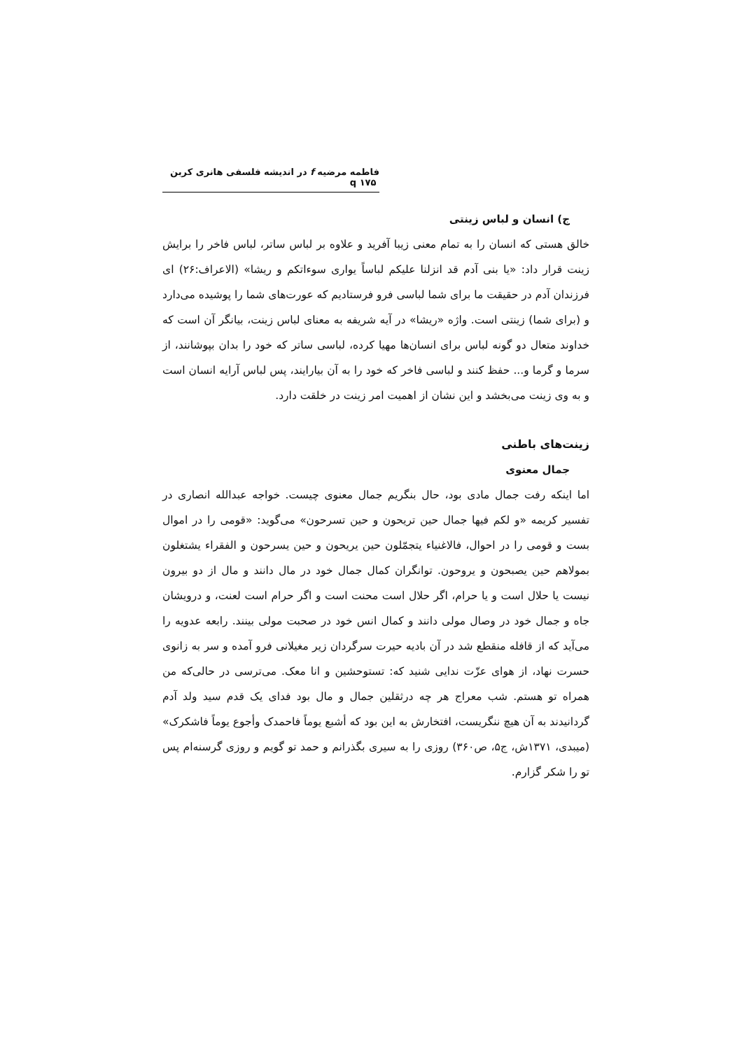فاطمه مرضیه f در اندیشه فلسفی هانری کربن q ۱۷۵
ج) انسان و لباس زینتی
خالق هستی که انسان را به تمام معنی زیبا آفرید و علاوه بر لباس ساتر، لباس فاخر را برایش زینت قرار داد: «یا بنی آدم قد انزلنا علیکم لباساً یواری سوءاتکم و ریشا» (الاعراف:۲۶) ای فرزندان آدم در حقیقت ما برای شما لباسی فرو فرستادیم که عورت‌های شما را پوشیده می‌دارد و (برای شما) زینتی است. واژه «ریشا» در آیه شریفه به معنای لباس زینت، بیانگر آن است که خداوند متعال دو گونه لباس برای انسان‌ها مهیا کرده، لباسی ساتر که خود را بدان بپوشانند، از سرما و گرما و... حفظ کنند و لباسی فاخر که خود را به آن بیارایند، پس لباس آرایه انسان است و به وی زینت می‌بخشد و این نشان از اهمیت امر زینت در خلقت دارد.
زینت‌های باطنی
جمال معنوی
اما اینکه رفت جمال مادی بود، حال بنگریم جمال معنوی چیست. خواجه عبدالله انصاری در تفسیر کریمه «و لکم فیها جمال حین تریحون و حین تسرحون» می‌گوید: «قومی را در اموال بست و قومی را در احوال، فالاغنیاء یتجمّلون حین یریحون و حین یسرحون و الفقراء یشتغلون بمولاهم حین یصبحون و یروحون. توانگران کمال جمال خود در مال دانند و مال از دو بیرون نیست یا حلال است و یا حرام، اگر حلال است محنت است و اگر حرام است لعنت، و درویشان جاه و جمال خود در وصال مولی دانند و کمال انس خود در صحبت مولی بینند. رابعه عدویه را می‌آید که از قافله منقطع شد در آن بادیه حیرت سرگردان زیر مغیلانی فرو آمده و سر به زانوی حسرت نهاد، از هوای عزّت ندایی شنید که: تستوحشین و انا معک. می‌ترسی در حالی‌که من همراه تو هستم. شب معراج هر چه درثقلین جمال و مال بود فدای یک قدم سید ولد آدم گردانیدند به آن هیچ ننگریست، افتخارش به این بود که أشبع یوماً فاحمدک وأجوع یوماً فاشکرک» (میبدی، ۱۳۷۱ش، ج۵، ص۳۶۰) روزی را به سیری بگذرانم و حمد تو گویم و روزی گرسنه‌ام پس تو را شکر گزارم.